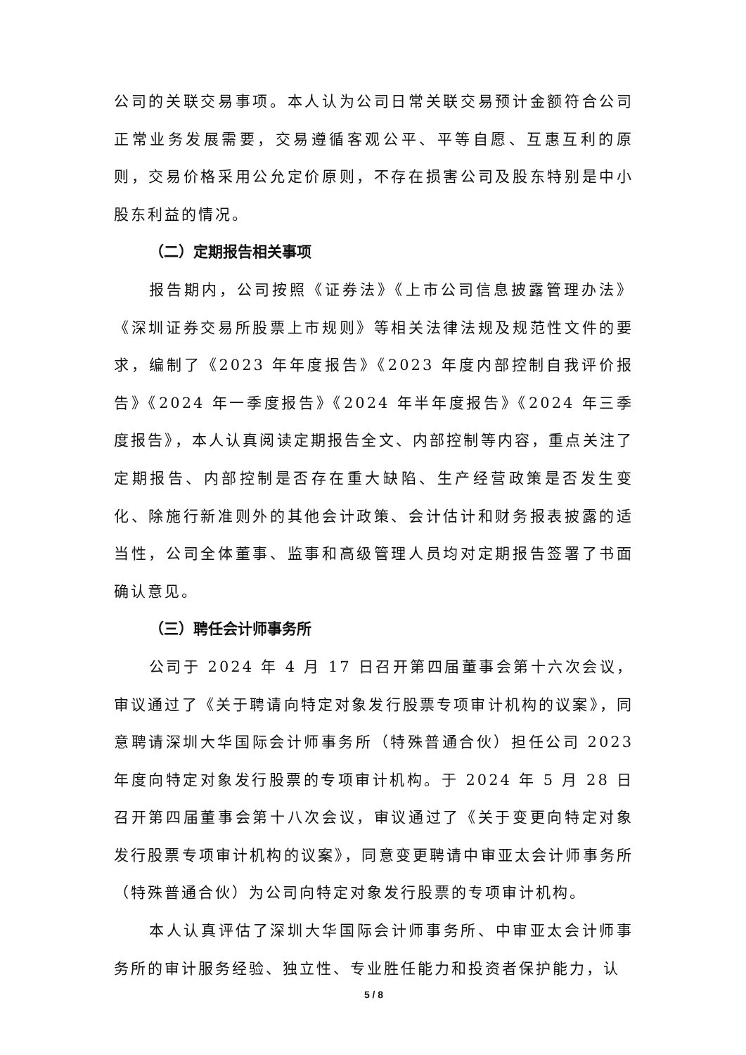公司的关联交易事项。本人认为公司日常关联交易预计金额符合公司正常业务发展需要，交易遵循客观公平、平等自愿、互惠互利的原则，交易价格采用公允定价原则，不存在损害公司及股东特别是中小股东利益的情况。
（二）定期报告相关事项
报告期内，公司按照《证券法》《上市公司信息披露管理办法》《深圳证券交易所股票上市规则》等相关法律法规及规范性文件的要求，编制了《2023 年年度报告》《2023 年度内部控制自我评价报告》《2024 年一季度报告》《2024 年半年度报告》《2024 年三季度报告》，本人认真阅读定期报告全文、内部控制等内容，重点关注了定期报告、内部控制是否存在重大缺陷、生产经营政策是否发生变化、除施行新准则外的其他会计政策、会计估计和财务报表披露的适当性，公司全体董事、监事和高级管理人员均对定期报告签署了书面确认意见。
（三）聘任会计师事务所
公司于 2024 年 4 月 17 日召开第四届董事会第十六次会议，审议通过了《关于聘请向特定对象发行股票专项审计机构的议案》，同意聘请深圳大华国际会计师事务所（特殊普通合伙）担任公司 2023 年度向特定对象发行股票的专项审计机构。于 2024 年 5 月 28 日召开第四届董事会第十八次会议，审议通过了《关于变更向特定对象发行股票专项审计机构的议案》，同意变更聘请中审亚太会计师事务所（特殊普通合伙）为公司向特定对象发行股票的专项审计机构。
本人认真评估了深圳大华国际会计师事务所、中审亚太会计师事务所的审计服务经验、独立性、专业胜任能力和投资者保护能力，认
5 / 8